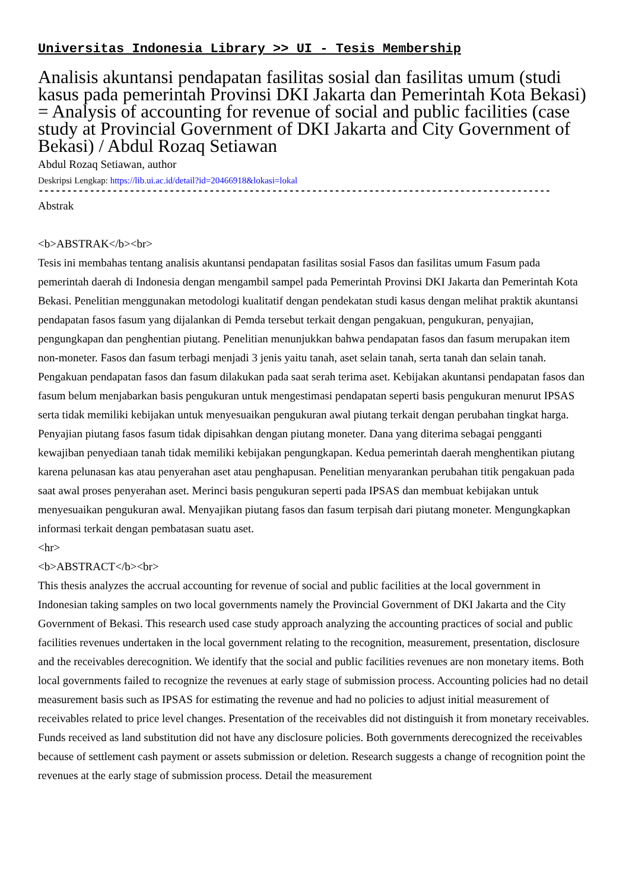Universitas Indonesia Library >> UI - Tesis Membership
Analisis akuntansi pendapatan fasilitas sosial dan fasilitas umum (studi kasus pada pemerintah Provinsi DKI Jakarta dan Pemerintah Kota Bekasi) = Analysis of accounting for revenue of social and public facilities (case study at Provincial Government of DKI Jakarta and City Government of Bekasi) / Abdul Rozaq Setiawan
Abdul Rozaq Setiawan, author
Deskripsi Lengkap: https://lib.ui.ac.id/detail?id=20466918&lokasi=lokal
------------------------------------------------------------------------------------------
Abstrak
<b>ABSTRAK</b><br>
Tesis ini membahas tentang analisis akuntansi pendapatan fasilitas sosial Fasos dan fasilitas umum Fasum pada pemerintah daerah di Indonesia dengan mengambil sampel pada Pemerintah Provinsi DKI Jakarta dan Pemerintah Kota Bekasi. Penelitian menggunakan metodologi kualitatif dengan pendekatan studi kasus dengan melihat praktik akuntansi pendapatan fasos fasum yang dijalankan di Pemda tersebut terkait dengan pengakuan, pengukuran, penyajian, pengungkapan dan penghentian piutang. Penelitian menunjukkan bahwa pendapatan fasos dan fasum merupakan item non-moneter. Fasos dan fasum terbagi menjadi 3 jenis yaitu tanah, aset selain tanah, serta tanah dan selain tanah. Pengakuan pendapatan fasos dan fasum dilakukan pada saat serah terima aset. Kebijakan akuntansi pendapatan fasos dan fasum belum menjabarkan basis pengukuran untuk mengestimasi pendapatan seperti basis pengukuran menurut IPSAS serta tidak memiliki kebijakan untuk menyesuaikan pengukuran awal piutang terkait dengan perubahan tingkat harga. Penyajian piutang fasos fasum tidak dipisahkan dengan piutang moneter. Dana yang diterima sebagai pengganti kewajiban penyediaan tanah tidak memiliki kebijakan pengungkapan. Kedua pemerintah daerah menghentikan piutang karena pelunasan kas atau penyerahan aset atau penghapusan. Penelitian menyarankan perubahan titik pengakuan pada saat awal proses penyerahan aset. Merinci basis pengukuran seperti pada IPSAS dan membuat kebijakan untuk menyesuaikan pengukuran awal. Menyajikan piutang fasos dan fasum terpisah dari piutang moneter. Mengungkapkan informasi terkait dengan pembatasan suatu aset.
<hr>
<b>ABSTRACT</b><br>
This thesis analyzes the accrual accounting for revenue of social and public facilities at the local government in Indonesian taking samples on two local governments namely the Provincial Government of DKI Jakarta and the City Government of Bekasi. This research used case study approach analyzing the accounting practices of social and public facilities revenues undertaken in the local government relating to the recognition, measurement, presentation, disclosure and the receivables derecognition. We identify that the social and public facilities revenues are non monetary items. Both local governments failed to recognize the revenues at early stage of submission process. Accounting policies had no detail measurement basis such as IPSAS for estimating the revenue and had no policies to adjust initial measurement of receivables related to price level changes. Presentation of the receivables did not distinguish it from monetary receivables. Funds received as land substitution did not have any disclosure policies. Both governments derecognized the receivables because of settlement cash payment or assets submission or deletion. Research suggests a change of recognition point the revenues at the early stage of submission process. Detail the measurement